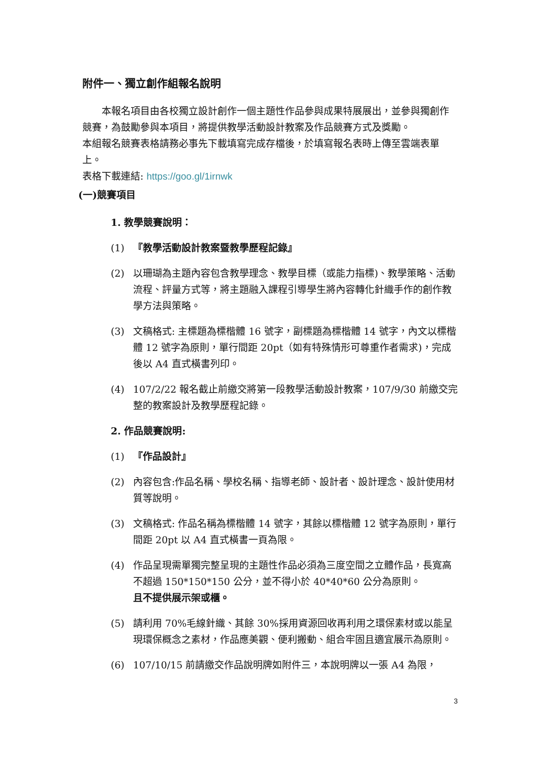附件一、獨立創作組報名說明
本報名項目由各校獨立設計創作一個主題性作品參與成果特展展出，並參與獨創作競賽，為鼓勵參與本項目，將提供教學活動設計教案及作品競賽方式及獎勵。
本組報名競賽表格請務必事先下載填寫完成存檔後，於填寫報名表時上傳至雲端表單上。
表格下載連結: https://goo.gl/1irnwk
(一)競賽項目
1. 教學競賽說明：
(1) 『教學活動設計教案暨教學歷程記錄』
(2) 以珊瑚為主題內容包含教學理念、教學目標（或能力指標)、教學策略、活動流程、評量方式等，將主題融入課程引導學生將內容轉化針織手作的創作教學方法與策略。
(3) 文稿格式: 主標題為標楷體 16 號字，副標題為標楷體 14 號字，內文以標楷體 12 號字為原則，單行間距 20pt（如有特殊情形可尊重作者需求)，完成後以 A4 直式橫書列印。
(4) 107/2/22 報名截止前繳交將第一段教學活動設計教案，107/9/30 前繳交完整的教案設計及教學歷程記錄。
2. 作品競賽說明:
(1) 『作品設計』
(2) 內容包含:作品名稱、學校名稱、指導老師、設計者、設計理念、設計使用材質等說明。
(3) 文稿格式: 作品名稱為標楷體 14 號字，其餘以標楷體 12 號字為原則，單行間距 20pt 以 A4 直式橫書一頁為限。
(4) 作品呈現需單獨完整呈現的主題性作品必須為三度空間之立體作品，長寬高不超過 150*150*150 公分，並不得小於 40*40*60 公分為原則。
且不提供展示架或櫃。
(5) 請利用 70%毛線針織、其餘 30%採用資源回收再利用之環保素材或以能呈現環保概念之素材，作品應美觀、便利搬動、組合牢固且適宜展示為原則。
(6) 107/10/15 前請繳交作品說明牌如附件三，本說明牌以一張 A4 為限，
3